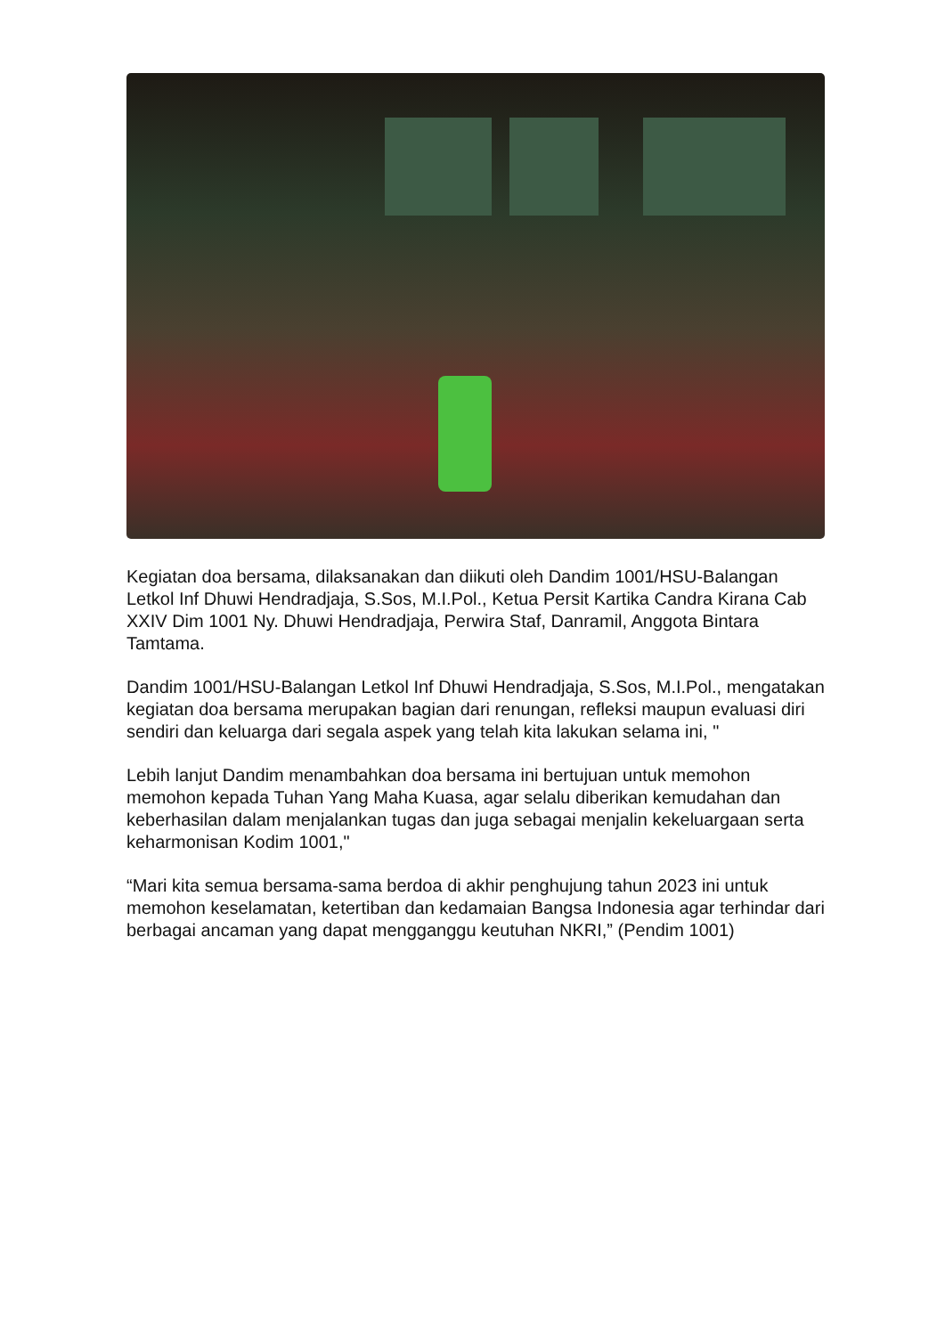Kegiatan doa bersama, dilaksanakan dan diikuti oleh Dandim 1001/HSU-Balangan Letkol Inf Dhuwi Hendradjaja, S.Sos, M.I.Pol., Ketua Persit Kartika Candra Kirana Cab XXIV Dim 1001 Ny. Dhuwi Hendradjaja, Perwira Staf, Danramil, Anggota Bintara Tamtama.
Dandim 1001/HSU-Balangan Letkol Inf Dhuwi Hendradjaja, S.Sos, M.I.Pol., mengatakan kegiatan doa bersama merupakan bagian dari renungan, refleksi maupun evaluasi diri sendiri dan keluarga dari segala aspek yang telah kita lakukan selama ini, "
Lebih lanjut Dandim menambahkan doa bersama ini bertujuan untuk memohon memohon kepada Tuhan Yang Maha Kuasa, agar selalu diberikan kemudahan dan keberhasilan dalam menjalankan tugas dan juga sebagai menjalin kekeluargaan serta keharmonisan Kodim 1001,"
“Mari kita semua bersama-sama berdoa di akhir penghujung tahun 2023 ini untuk memohon keselamatan, ketertiban dan kedamaian Bangsa Indonesia agar terhindar dari berbagai ancaman yang dapat mengganggu keutuhan NKRI,” (Pendim 1001)